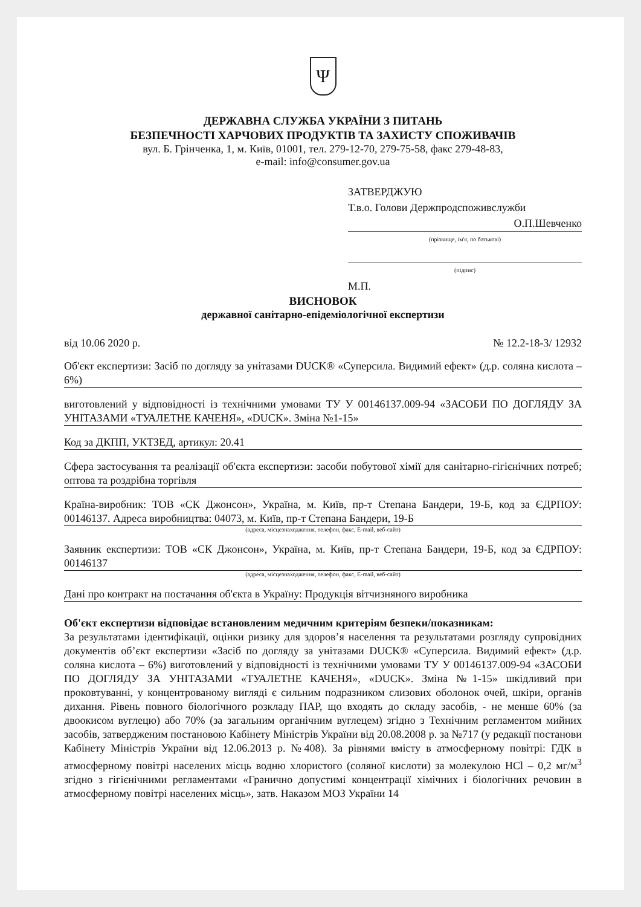Ψ
ДЕРЖАВНА СЛУЖБА УКРАЇНИ З ПИТАНЬ
БЕЗПЕЧНОСТІ ХАРЧОВИХ ПРОДУКТІВ ТА ЗАХИСТУ СПОЖИВАЧІВ
вул. Б. Грінченка, 1, м. Київ, 01001, тел. 279-12-70, 279-75-58, факс 279-48-83,
e-mail: info@consumer.gov.ua
ЗАТВЕРДЖУЮ
Т.в.о. Голови Держпродспоживслужби
О.П.Шевченко
(прізвище, ім'я, по батькові)
(підпис)
М.П.
ВИСНОВОК
державної санітарно-епідеміологічної експертизи
від 10.06 2020 р. № 12.2-18-3/ 12932
Об'єкт експертизи: Засіб по догляду за унітазами DUCK® «Суперсила. Видимий ефект» (д.р. соляна кислота – 6%)
виготовлений у відповідності із технічними умовами ТУ У 00146137.009-94 «ЗАСОБИ ПО ДОГЛЯДУ ЗА УНІТАЗАМИ «ТУАЛЕТНЕ КАЧЕНЯ», «DUCK». Зміна №1-15»
Код за ДКПП, УКТЗЕД, артикул: 20.41
Сфера застосування та реалізації об'єкта експертизи: засоби побутової хімії для санітарно-гігієнічних потреб; оптова та роздрібна торгівля
Країна-виробник: ТОВ «СК Джонсон», Україна, м. Київ, пр-т Степана Бандери, 19-Б, код за ЄДРПОУ: 00146137. Адреса виробництва: 04073, м. Київ, пр-т Степана Бандери, 19-Б
(адреса, місцезнаходження, телефон, факс, E-mail, веб-сайт)
Заявник експертизи: ТОВ «СК Джонсон», Україна, м. Київ, пр-т Степана Бандери, 19-Б, код за ЄДРПОУ: 00146137
(адреса, місцезнаходження, телефон, факс, E-mail, веб-сайт)
Дані про контракт на постачання об'єкта в Україну: Продукція вітчизняного виробника
Об'єкт експертизи відповідає встановленим медичним критеріям безпеки/показникам:
За результатами ідентифікації, оцінки ризику для здоров’я населення та результатами розгляду супровідних документів об’єкт експертизи «Засіб по догляду за унітазами DUCK® «Суперсила. Видимий ефект» (д.р. соляна кислота – 6%) виготовлений у відповідності із технічними умовами ТУ У 00146137.009-94 «ЗАСОБИ ПО ДОГЛЯДУ ЗА УНІТАЗАМИ «ТУАЛЕТНЕ КАЧЕНЯ», «DUCK». Зміна №1-15» шкідливий при проковтуванні, у концентрованому вигляді є сильним подразником слизових оболонок очей, шкіри, органів дихання. Рівень повного біологічного розкладу ПАР, що входять до складу засобів, - не менше 60% (за двоокисом вуглецю) або 70% (за загальним органічним вуглецем) згідно з Технічним регламентом мийних засобів, затвердженим постановою Кабінету Міністрів України від 20.08.2008 р. за №717 (у редакції постанови Кабінету Міністрів України від 12.06.2013 р. №408). За рівнями вмісту в атмосферному повітрі: ГДК в атмосферному повітрі населених місць водню хлористого (соляної кислоти) за молекулою HCl – 0,2 мг/м<sup>3</sup> згідно з гігієнічними регламентами «Гранично допустимі концентрації хімічних і біологічних речовин в атмосферному повітрі населених місць», затв. Наказом МОЗ України 14